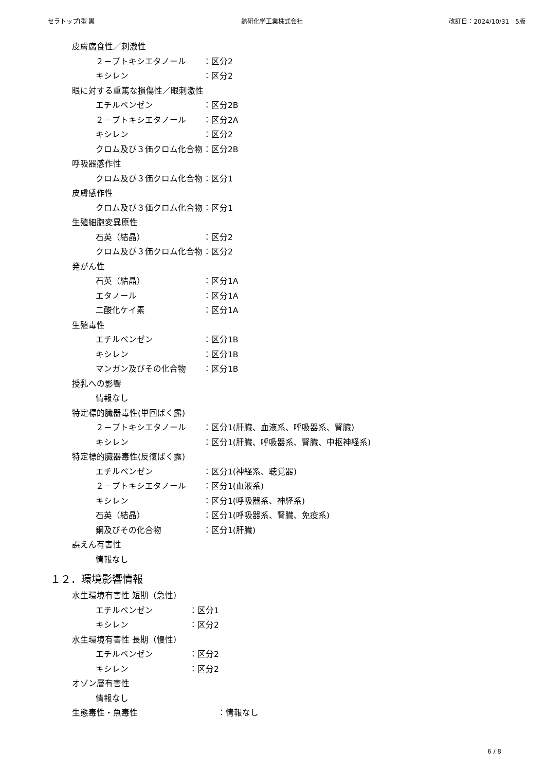セラトップⅠ型 黒 熱研化学工業株式会社 改訂日：2024/10/31　5版
皮膚腐食性／刺激性
２－ブトキシエタノール ：区分2
キシレン ：区分2
眼に対する重篤な損傷性／眼刺激性
エチルベンゼン ：区分2B
２－ブトキシエタノール ：区分2A
キシレン ：区分2
クロム及び３価クロム化合物 ：区分2B
呼吸器感作性
クロム及び３価クロム化合物 ：区分1
皮膚感作性
クロム及び３価クロム化合物 ：区分1
生殖細胞変異原性
石英（結晶） ：区分2
クロム及び３価クロム化合物 ：区分2
発がん性
石英（結晶） ：区分1A
エタノール ：区分1A
二酸化ケイ素 ：区分1A
生殖毒性
エチルベンゼン ：区分1B
キシレン ：区分1B
マンガン及びその化合物 ：区分1B
授乳への影響
情報なし
特定標的臓器毒性(単回ばく露)
２－ブトキシエタノール ：区分1(肝臓、血液系、呼吸器系、腎臓)
キシレン ：区分1(肝臓、呼吸器系、腎臓、中枢神経系)
特定標的臓器毒性(反復ばく露)
エチルベンゼン ：区分1(神経系、聴覚器)
２－ブトキシエタノール ：区分1(血液系)
キシレン ：区分1(呼吸器系、神経系)
石英（結晶） ：区分1(呼吸器系、腎臓、免疫系)
銅及びその化合物 ：区分1(肝臓)
誤えん有害性
情報なし
１２．環境影響情報
水生環境有害性 短期（急性）
エチルベンゼン ：区分1
キシレン ：区分2
水生環境有害性 長期（慢性）
エチルベンゼン ：区分2
キシレン ：区分2
オゾン層有害性
情報なし
生態毒性・魚毒性 ：情報なし
6 / 8